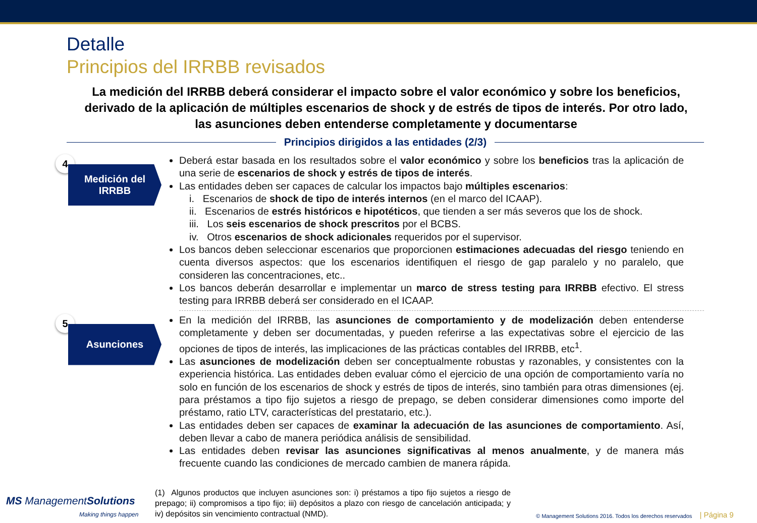Detalle
Principios del IRRBB revisados
La medición del IRRBB deberá considerar el impacto sobre el valor económico y sobre los beneficios, derivado de la aplicación de múltiples escenarios de shock y de estrés de tipos de interés. Por otro lado, las asunciones deben entenderse completamente y documentarse
Principios dirigidos a las entidades (2/3)
4
Medición del IRRBB
Deberá estar basada en los resultados sobre el valor económico y sobre los beneficios tras la aplicación de una serie de escenarios de shock y estrés de tipos de interés.
Las entidades deben ser capaces de calcular los impactos bajo múltiples escenarios:
i. Escenarios de shock de tipo de interés internos (en el marco del ICAAP).
ii. Escenarios de estrés históricos e hipotéticos, que tienden a ser más severos que los de shock.
iii. Los seis escenarios de shock prescritos por el BCBS.
iv. Otros escenarios de shock adicionales requeridos por el supervisor.
Los bancos deben seleccionar escenarios que proporcionen estimaciones adecuadas del riesgo teniendo en cuenta diversos aspectos: que los escenarios identifiquen el riesgo de gap paralelo y no paralelo, que consideren las concentraciones, etc..
Los bancos deberán desarrollar e implementar un marco de stress testing para IRRBB efectivo. El stress testing para IRRBB deberá ser considerado en el ICAAP.
5
Asunciones
En la medición del IRRBB, las asunciones de comportamiento y de modelización deben entenderse completamente y deben ser documentadas, y pueden referirse a las expectativas sobre el ejercicio de las opciones de tipos de interés, las implicaciones de las prácticas contables del IRRBB, etc<sup>1</sup>.
Las asunciones de modelización deben ser conceptualmente robustas y razonables, y consistentes con la experiencia histórica. Las entidades deben evaluar cómo el ejercicio de una opción de comportamiento varía no solo en función de los escenarios de shock y estrés de tipos de interés, sino también para otras dimensiones (ej. para préstamos a tipo fijo sujetos a riesgo de prepago, se deben considerar dimensiones como importe del préstamo, ratio LTV, características del prestatario, etc.).
Las entidades deben ser capaces de examinar la adecuación de las asunciones de comportamiento. Así, deben llevar a cabo de manera periódica análisis de sensibilidad.
Las entidades deben revisar las asunciones significativas al menos anualmente, y de manera más frecuente cuando las condiciones de mercado cambien de manera rápida.
MS ManagementSolutions
Making things happen
(1) Algunos productos que incluyen asunciones son: i) préstamos a tipo fijo sujetos a riesgo de prepago; ii) compromisos a tipo fijo; iii) depósitos a plazo con riesgo de cancelación anticipada; y iv) depósitos sin vencimiento contractual (NMD).
© Management Solutions 2016. Todos los derechos reservados
| Página 9